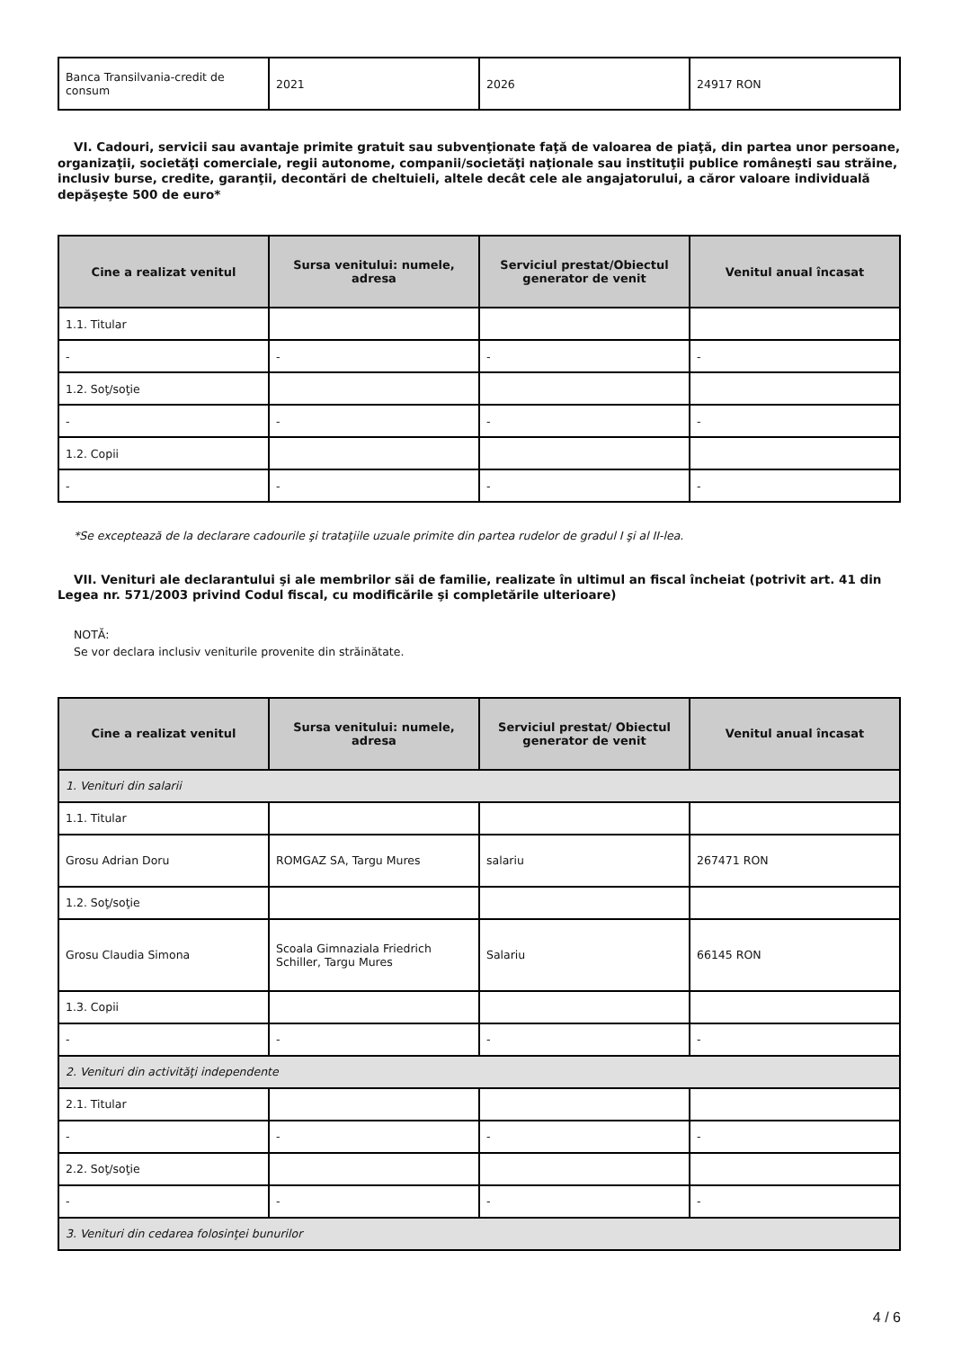| Banca Transilvania-credit de consum | 2021 | 2026 | 24917 RON |
VI. Cadouri, servicii sau avantaje primite gratuit sau subvenţionate faţă de valoarea de piaţă, din partea unor persoane, organizaţii, societăţi comerciale, regii autonome, companii/societăţi naţionale sau instituţii publice româneşti sau străine, inclusiv burse, credite, garanţii, decontări de cheltuieli, altele decât cele ale angajatorului, a căror valoare individuală depăşeşte 500 de euro*
| Cine a realizat venitul | Sursa venitului: numele, adresa | Serviciul prestat/Obiectul generator de venit | Venitul anual încasat |
| --- | --- | --- | --- |
| 1.1. Titular | | | |
| - | - | - | - |
| 1.2. Soţ/soţie | | | |
| - | - | - | - |
| 1.2. Copii | | | |
| - | - | - | - |
*Se exceptează de la declarare cadourile şi trataţiile uzuale primite din partea rudelor de gradul I şi al II-lea.
VII. Venituri ale declarantului şi ale membrilor săi de familie, realizate în ultimul an fiscal încheiat (potrivit art. 41 din Legea nr. 571/2003 privind Codul fiscal, cu modificările şi completările ulterioare)
NOTĂ:
Se vor declara inclusiv veniturile provenite din străinătate.
| Cine a realizat venitul | Sursa venitului: numele, adresa | Serviciul prestat/ Obiectul generator de venit | Venitul anual încasat |
| --- | --- | --- | --- |
| 1. Venituri din salarii | | | |
| 1.1. Titular | | | |
| Grosu Adrian Doru | ROMGAZ SA, Targu Mures | salariu | 267471 RON |
| 1.2. Soţ/soţie | | | |
| Grosu Claudia Simona | Scoala Gimnaziala Friedrich Schiller, Targu Mures | Salariu | 66145 RON |
| 1.3. Copii | | | |
| - | - | - | - |
| 2. Venituri din activităţi independente | | | |
| 2.1. Titular | | | |
| - | - | - | - |
| 2.2. Soţ/soţie | | | |
| - | - | - | - |
| 3. Venituri din cedarea folosinţei bunurilor | | | |
4 / 6